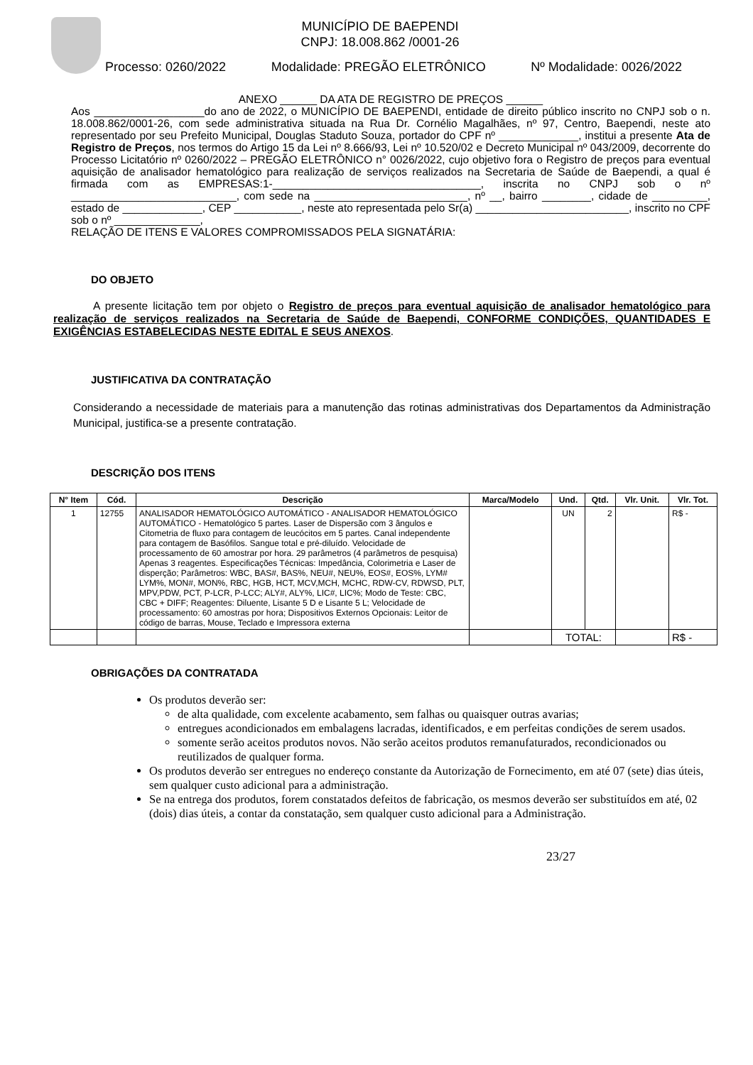MUNICÍPIO DE BAEPENDI
CNPJ: 18.008.862 /0001-26
Processo: 0260/2022 Modalidade: PREGÃO ELETRÔNICO Nº Modalidade: 0026/2022
ANEXO ______ DA ATA DE REGISTRO DE PREÇOS ______
Aos __________________do ano de 2022, o MUNICÍPIO DE BAEPENDI, entidade de direito público inscrito no CNPJ sob o n. 18.008.862/0001-26, com sede administrativa situada na Rua Dr. Cornélio Magalhães, nº 97, Centro, Baependi, neste ato representado por seu Prefeito Municipal, Douglas Staduto Souza, portador do CPF nº _____________, institui a presente Ata de Registro de Preços, nos termos do Artigo 15 da Lei nº 8.666/93, Lei nº 10.520/02 e Decreto Municipal nº 043/2009, decorrente do Processo Licitatório nº 0260/2022 – PREGÃO ELETRÔNICO n° 0026/2022, cujo objetivo fora o Registro de preços para eventual aquisição de analisador hematológico para realização de serviços realizados na Secretaria de Saúde de Baependi, a qual é firmada com as EMPRESAS:1-__________________________________, inscrita no CNPJ sob o nº ___________________________, com sede na _________________________, nº __, bairro ________, cidade de _________, estado de _____________, CEP ___________, neste ato representada pelo Sr(a) _________________________, inscrito no CPF sob o nº ______________,
RELAÇÃO DE ITENS E VALORES COMPROMISSADOS PELA SIGNATÁRIA:
DO OBJETO
A presente licitação tem por objeto o Registro de preços para eventual aquisição de analisador hematológico para realização de serviços realizados na Secretaria de Saúde de Baependi, CONFORME CONDIÇÕES, QUANTIDADES E EXIGÊNCIAS ESTABELECIDAS NESTE EDITAL E SEUS ANEXOS.
JUSTIFICATIVA DA CONTRATAÇÃO
Considerando a necessidade de materiais para a manutenção das rotinas administrativas dos Departamentos da Administração Municipal, justifica-se a presente contratação.
DESCRIÇÃO DOS ITENS
| N° Item | Cód. | Descrição | Marca/Modelo | Und. | Qtd. | Vlr. Unit. | Vlr. Tot. |
| --- | --- | --- | --- | --- | --- | --- | --- |
| 1 | 12755 | ANALISADOR HEMATOLÓGICO AUTOMÁTICO - ANALISADOR HEMATOLÓGICO AUTOMÁTICO - Hematológico 5 partes. Laser de Dispersão com 3 ângulos e Citometria de fluxo para contagem de leucócitos em 5 partes. Canal independente para contagem de Basófilos. Sangue total e pré-diluído. Velocidade de processamento de 60 amostrar por hora. 29 parâmetros (4 parâmetros de pesquisa) Apenas 3 reagentes. Especificações Técnicas: Impedância, Colorimetria e Laser de disperção; Parâmetros: WBC, BAS#, BAS%, NEU#, NEU%, EOS#, EOS%, LYM# LYM%, MON#, MON%, RBC, HGB, HCT, MCV,MCH, MCHC, RDW-CV, RDWSD, PLT, MPV,PDW, PCT, P-LCR, P-LCC; ALY#, ALY%, LIC#, LIC%; Modo de Teste: CBC, CBC + DIFF; Reagentes: Diluente, Lisante 5 D e Lisante 5 L; Velocidade de processamento: 60 amostras por hora; Dispositivos Externos Opcionais: Leitor de código de barras, Mouse, Teclado e Impressora externa | | UN | 2 | | R$ - |
| | | | | TOTAL: | | | R$ - |
OBRIGAÇÕES DA CONTRATADA
Os produtos deverão ser:
de alta qualidade, com excelente acabamento, sem falhas ou quaisquer outras avarias;
entregues acondicionados em embalagens lacradas, identificados, e em perfeitas condições de serem usados.
somente serão aceitos produtos novos. Não serão aceitos produtos remanufaturados, recondicionados ou reutilizados de qualquer forma.
Os produtos deverão ser entregues no endereço constante da Autorização de Fornecimento, em até 07 (sete) dias úteis, sem qualquer custo adicional para a administração.
Se na entrega dos produtos, forem constatados defeitos de fabricação, os mesmos deverão ser substituídos em até, 02 (dois) dias úteis, a contar da constatação, sem qualquer custo adicional para a Administração.
23/27